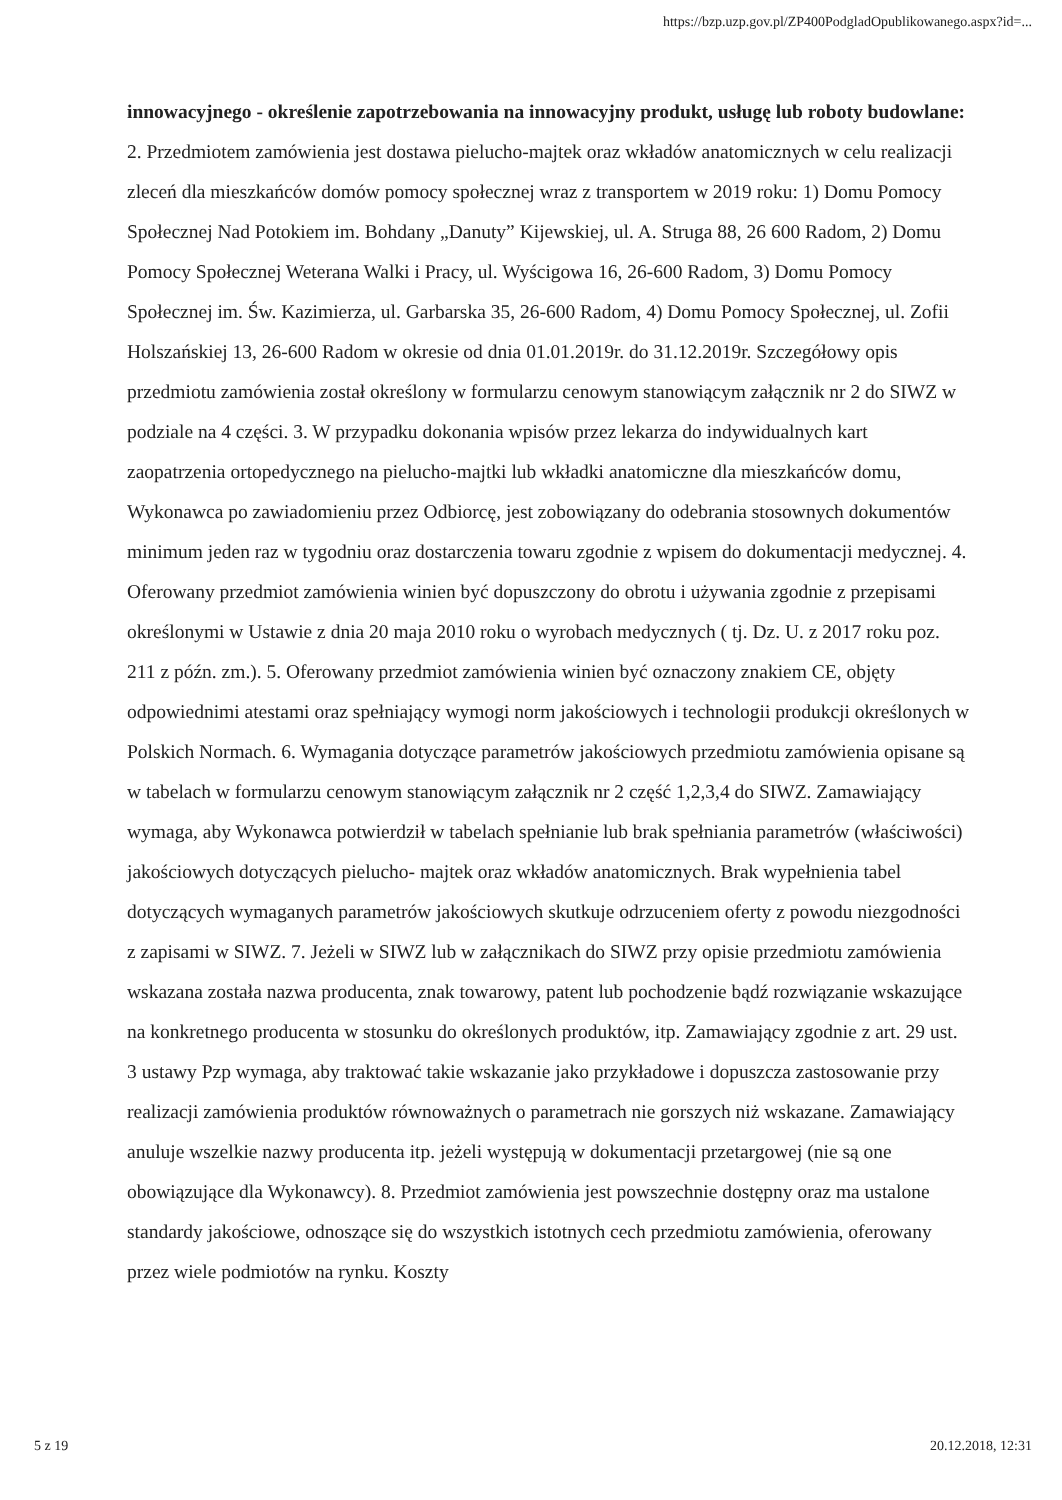https://bzp.uzp.gov.pl/ZP400PodgladOpublikowanego.aspx?id=...
innowacyjnego - określenie zapotrzebowania na innowacyjny produkt, usługę lub roboty budowlane: 2. Przedmiotem zamówienia jest dostawa pielucho-majtek oraz wkładów anatomicznych w celu realizacji zleceń dla mieszkańców domów pomocy społecznej wraz z transportem w 2019 roku: 1) Domu Pomocy Społecznej Nad Potokiem im. Bohdany „Danuty” Kijewskiej, ul. A. Struga 88, 26 600 Radom, 2) Domu Pomocy Społecznej Weterana Walki i Pracy, ul. Wyścigowa 16, 26-600 Radom, 3) Domu Pomocy Społecznej im. Św. Kazimierza, ul. Garbarska 35, 26-600 Radom, 4) Domu Pomocy Społecznej, ul. Zofii Holszańskiej 13, 26-600 Radom w okresie od dnia 01.01.2019r. do 31.12.2019r. Szczegółowy opis przedmiotu zamówienia został określony w formularzu cenowym stanowiącym załącznik nr 2 do SIWZ w podziale na 4 części. 3. W przypadku dokonania wpisów przez lekarza do indywidualnych kart zaopatrzenia ortopedycznego na pielucho-majtki lub wkładki anatomiczne dla mieszkańców domu, Wykonawca po zawiadomieniu przez Odbiorcę, jest zobowiązany do odebrania stosownych dokumentów minimum jeden raz w tygodniu oraz dostarczenia towaru zgodnie z wpisem do dokumentacji medycznej. 4. Oferowany przedmiot zamówienia winien być dopuszczony do obrotu i używania zgodnie z przepisami określonymi w Ustawie z dnia 20 maja 2010 roku o wyrobach medycznych ( tj. Dz. U. z 2017 roku poz. 211 z późn. zm.). 5. Oferowany przedmiot zamówienia winien być oznaczony znakiem CE, objęty odpowiednimi atestami oraz spełniający wymogi norm jakościowych i technologii produkcji określonych w Polskich Normach. 6. Wymagania dotyczące parametrów jakościowych przedmiotu zamówienia opisane są w tabelach w formularzu cenowym stanowiącym załącznik nr 2 część 1,2,3,4 do SIWZ. Zamawiający wymaga, aby Wykonawca potwierdził w tabelach spełnianie lub brak spełniania parametrów (właściwości) jakościowych dotyczących pielucho- majtek oraz wkładów anatomicznych. Brak wypełnienia tabel dotyczących wymaganych parametrów jakościowych skutkuje odrzuceniem oferty z powodu niezgodności z zapisami w SIWZ. 7. Jeżeli w SIWZ lub w załącznikach do SIWZ przy opisie przedmiotu zamówienia wskazana została nazwa producenta, znak towarowy, patent lub pochodzenie bądź rozwiązanie wskazujące na konkretnego producenta w stosunku do określonych produktów, itp. Zamawiający zgodnie z art. 29 ust. 3 ustawy Pzp wymaga, aby traktować takie wskazanie jako przykładowe i dopuszcza zastosowanie przy realizacji zamówienia produktów równoważnych o parametrach nie gorszych niż wskazane. Zamawiający anuluje wszelkie nazwy producenta itp. jeżeli występują w dokumentacji przetargowej (nie są one obowiązujące dla Wykonawcy). 8. Przedmiot zamówienia jest powszechnie dostępny oraz ma ustalone standardy jakościowe, odnoszące się do wszystkich istotnych cech przedmiotu zamówienia, oferowany przez wiele podmiotów na rynku. Koszty
5 z 19 20.12.2018, 12:31